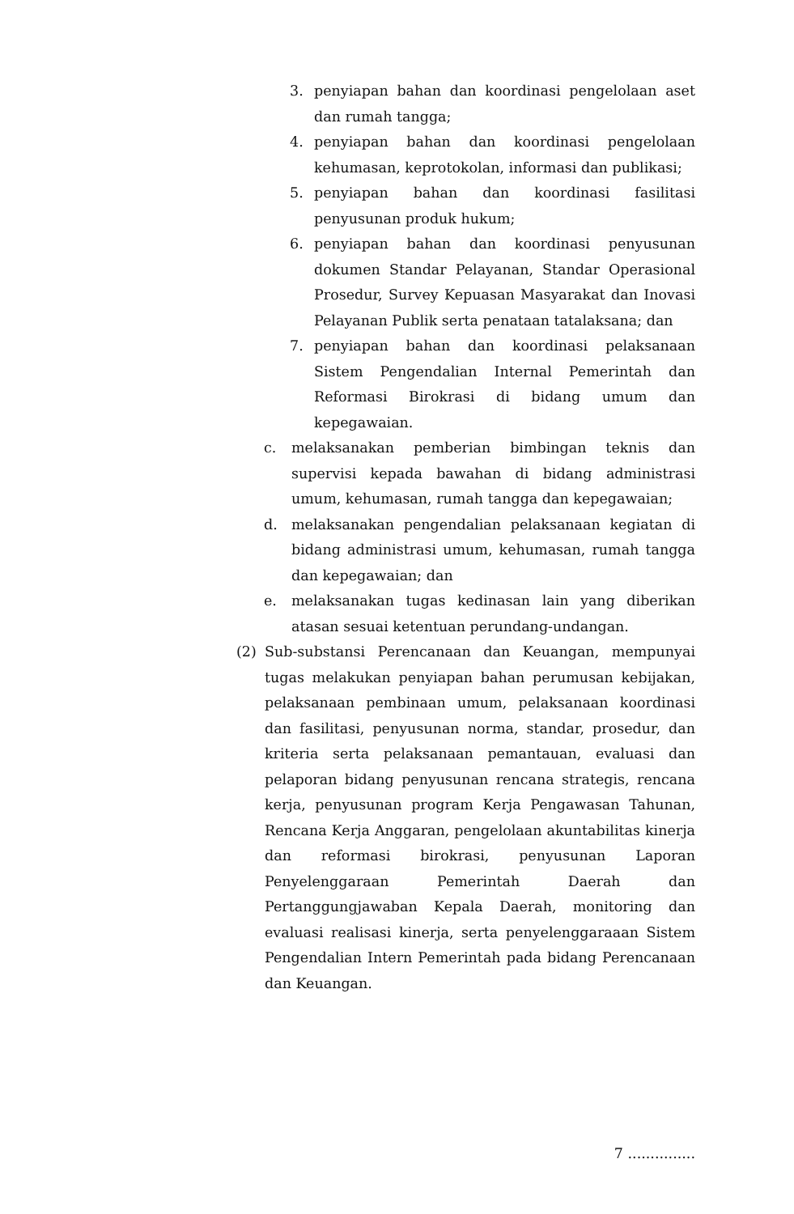3. penyiapan bahan dan koordinasi pengelolaan aset dan rumah tangga;
4. penyiapan bahan dan koordinasi pengelolaan kehumasan, keprotokolan, informasi dan publikasi;
5. penyiapan bahan dan koordinasi fasilitasi penyusunan produk hukum;
6. penyiapan bahan dan koordinasi penyusunan dokumen Standar Pelayanan, Standar Operasional Prosedur, Survey Kepuasan Masyarakat dan Inovasi Pelayanan Publik serta penataan tatalaksana; dan
7. penyiapan bahan dan koordinasi pelaksanaan Sistem Pengendalian Internal Pemerintah dan Reformasi Birokrasi di bidang umum dan kepegawaian.
c. melaksanakan pemberian bimbingan teknis dan supervisi kepada bawahan di bidang administrasi umum, kehumasan, rumah tangga dan kepegawaian;
d. melaksanakan pengendalian pelaksanaan kegiatan di bidang administrasi umum, kehumasan, rumah tangga dan kepegawaian; dan
e. melaksanakan tugas kedinasan lain yang diberikan atasan sesuai ketentuan perundang-undangan.
(2) Sub-substansi Perencanaan dan Keuangan, mempunyai tugas melakukan penyiapan bahan perumusan kebijakan, pelaksanaan pembinaan umum, pelaksanaan koordinasi dan fasilitasi, penyusunan norma, standar, prosedur, dan kriteria serta pelaksanaan pemantauan, evaluasi dan pelaporan bidang penyusunan rencana strategis, rencana kerja, penyusunan program Kerja Pengawasan Tahunan, Rencana Kerja Anggaran, pengelolaan akuntabilitas kinerja dan reformasi birokrasi, penyusunan Laporan Penyelenggaraan Pemerintah Daerah dan Pertanggungjawaban Kepala Daerah, monitoring dan evaluasi realisasi kinerja, serta penyelenggaraaan Sistem Pengendalian Intern Pemerintah pada bidang Perencanaan dan Keuangan.
7 ...............